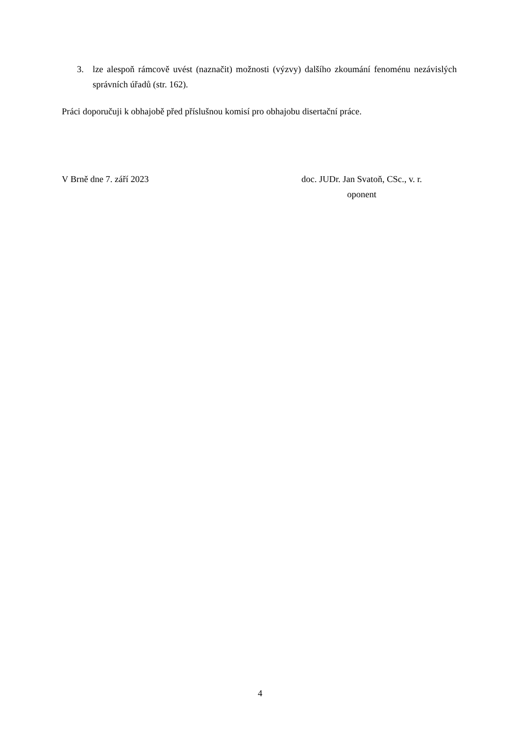3. lze alespoň rámcově uvést (naznačit) možnosti (výzvy) dalšího zkoumání fenoménu nezávislých správních úřadů (str. 162).
Práci doporučuji k obhajobě před příslušnou komisí pro obhajobu disertační práce.
V Brně dne 7. září 2023 doc. JUDr. Jan Svatoň, CSc., v. r.
oponent
4